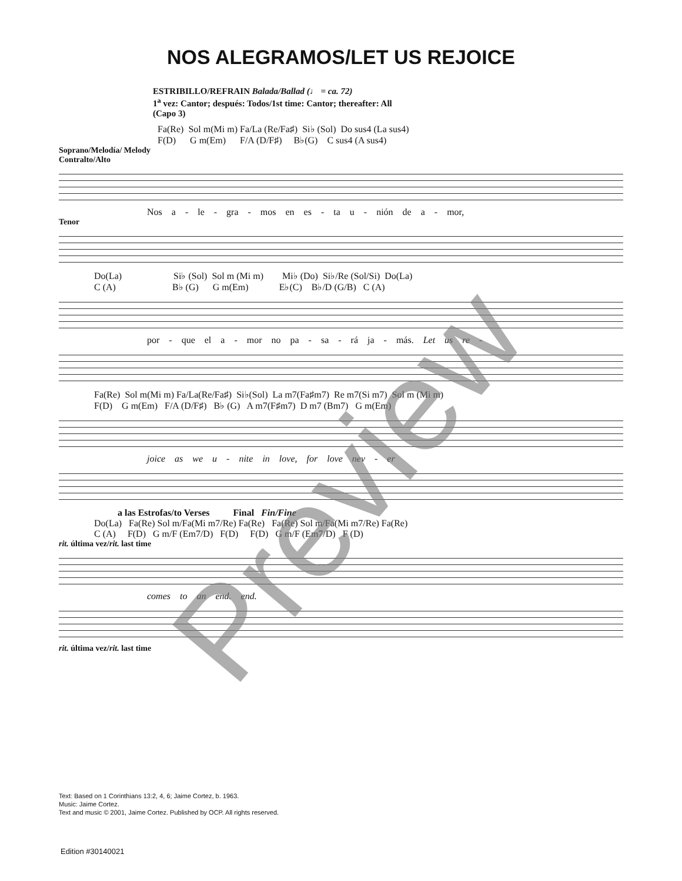NOS ALEGRAMOS/LET US REJOICE
ESTRIBILLO/REFRAIN Balada/Ballad (♩ = ca. 72)
1<sup>a</sup> vez: Cantor; después: Todos/1st time: Cantor; thereafter: All
(Capo 3)
Fa(Re) Sol m(Mi m) Fa/La (Re/Fa♯) Si♭ (Sol) Do sus4 (La sus4) F(D) G m(Em) F/A (D/F♯) B♭(G) C sus4 (A sus4)
Soprano/Melodía/ Melody
Contralto/Alto
Nos a - le - gra - mos en es - ta u - nión de a - mor,
Tenor
Do(La) Si♭ (Sol) Sol m (Mi m) Mi♭ (Do) Si♭/Re (Sol/Si) Do(La) C (A) B♭ (G) G m(Em) E♭(C) B♭/D (G/B) C (A)
por - que el a - mor no pa - sa - rá ja - más. Let us re -
Fa(Re) Sol m(Mi m) Fa/La(Re/Fa♯) Si♭(Sol) La m7(Fa♯m7) Re m7(Si m7) Sol m (Mi m) F(D) G m(Em) F/A (D/F♯) B♭ (G) A m7(F♯m7) D m7 (Bm7) G m(Em)
joice as we u - nite in love, for love nev - er
a las Estrofas/to Verses Final Fin/Fine Do(La) Fa(Re) Sol m/Fa(Mi m7/Re) Fa(Re) Fa(Re) Sol m/Fa(Mi m7/Re) Fa(Re) C (A) F(D) G m/F (Em7/D) F(D) F(D) G m/F (Em7/D) F (D)
rit. última vez/rit. last time
comes to an end. end.
rit. última vez/rit. last time
Text: Based on 1 Corinthians 13:2, 4, 6; Jaime Cortez, b. 1963.
Music: Jaime Cortez.
Text and music © 2001, Jaime Cortez. Published by OCP. All rights reserved.
Edition #30140021
Preview